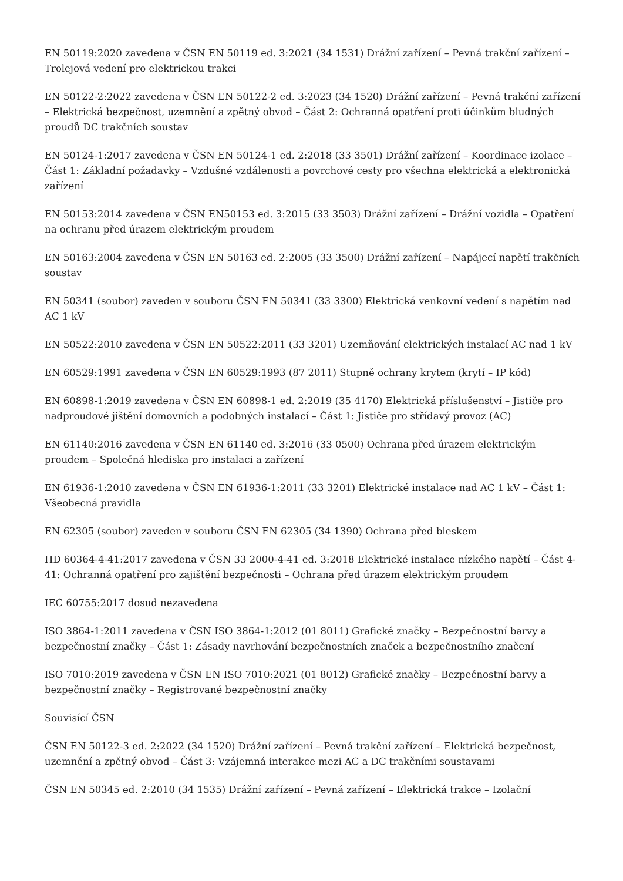EN 50119:2020 zavedena v ČSN EN 50119 ed. 3:2021 (34 1531) Drážní zařízení – Pevná trakční zařízení – Trolejová vedení pro elektrickou trakci
EN 50122-2:2022 zavedena v ČSN EN 50122-2 ed. 3:2023 (34 1520) Drážní zařízení – Pevná trakční zařízení – Elektrická bezpečnost, uzemnění a zpětný obvod – Část 2: Ochranná opatření proti účinkům bludných proudů DC trakčních soustav
EN 50124-1:2017 zavedena v ČSN EN 50124-1 ed. 2:2018 (33 3501) Drážní zařízení – Koordinace izolace – Část 1: Základní požadavky – Vzdušné vzdálenosti a povrchové cesty pro všechna elektrická a elektronická zařízení
EN 50153:2014 zavedena v ČSN EN50153 ed. 3:2015 (33 3503) Drážní zařízení – Drážní vozidla – Opatření na ochranu před úrazem elektrickým proudem
EN 50163:2004 zavedena v ČSN EN 50163 ed. 2:2005 (33 3500) Drážní zařízení – Napájecí napětí trakčních soustav
EN 50341 (soubor) zaveden v souboru ČSN EN 50341 (33 3300) Elektrická venkovní vedení s napětím nad AC 1 kV
EN 50522:2010 zavedena v ČSN EN 50522:2011 (33 3201) Uzemňování elektrických instalací AC nad 1 kV
EN 60529:1991 zavedena v ČSN EN 60529:1993 (87 2011) Stupně ochrany krytem (krytí – IP kód)
EN 60898-1:2019 zavedena v ČSN EN 60898-1 ed. 2:2019 (35 4170) Elektrická příslušenství – Jističe pro nadproudové jištění domovních a podobných instalací – Část 1: Jističe pro střídavý provoz (AC)
EN 61140:2016 zavedena v ČSN EN 61140 ed. 3:2016 (33 0500) Ochrana před úrazem elektrickým proudem – Společná hlediska pro instalaci a zařízení
EN 61936-1:2010 zavedena v ČSN EN 61936-1:2011 (33 3201) Elektrické instalace nad AC 1 kV – Část 1: Všeobecná pravidla
EN 62305 (soubor) zaveden v souboru ČSN EN 62305 (34 1390) Ochrana před bleskem
HD 60364-4-41:2017 zavedena v ČSN 33 2000-4-41 ed. 3:2018 Elektrické instalace nízkého napětí – Část 4-41: Ochranná opatření pro zajištění bezpečnosti – Ochrana před úrazem elektrickým proudem
IEC 60755:2017 dosud nezavedena
ISO 3864-1:2011 zavedena v ČSN ISO 3864-1:2012 (01 8011) Grafické značky – Bezpečnostní barvy a bezpečnostní značky – Část 1: Zásady navrhování bezpečnostních značek a bezpečnostního značení
ISO 7010:2019 zavedena v ČSN EN ISO 7010:2021 (01 8012) Grafické značky – Bezpečnostní barvy a bezpečnostní značky – Registrované bezpečnostní značky
Souvisící ČSN
ČSN EN 50122-3 ed. 2:2022 (34 1520) Drážní zařízení – Pevná trakční zařízení – Elektrická bezpečnost, uzemnění a zpětný obvod – Část 3: Vzájemná interakce mezi AC a DC trakčními soustavami
ČSN EN 50345 ed. 2:2010 (34 1535) Drážní zařízení – Pevná zařízení – Elektrická trakce – Izolační